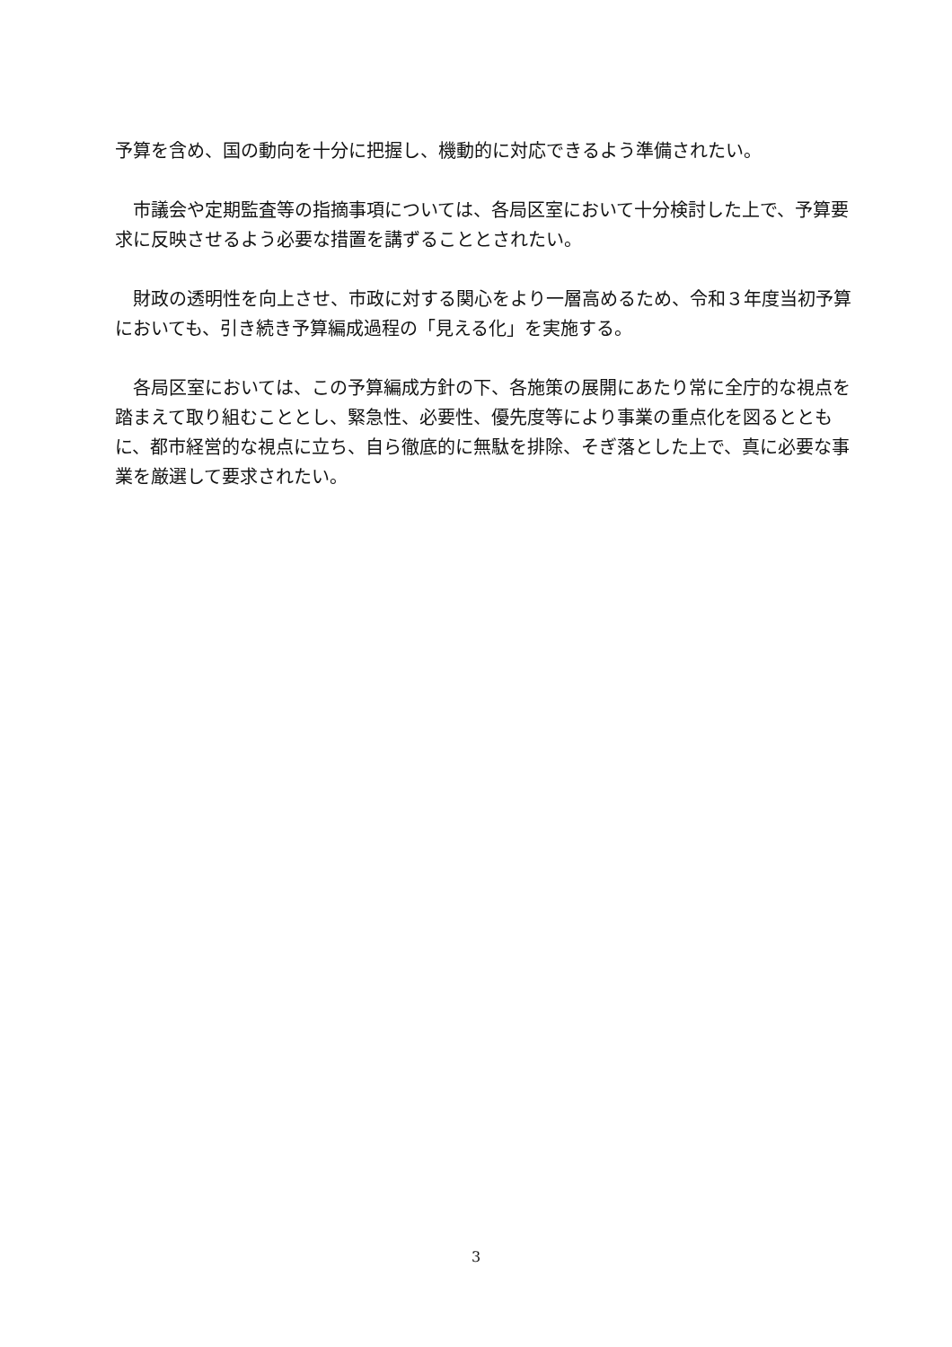予算を含め、国の動向を十分に把握し、機動的に対応できるよう準備されたい。
　市議会や定期監査等の指摘事項については、各局区室において十分検討した上で、予算要求に反映させるよう必要な措置を講ずることとされたい。
　財政の透明性を向上させ、市政に対する関心をより一層高めるため、令和３年度当初予算においても、引き続き予算編成過程の「見える化」を実施する。
　各局区室においては、この予算編成方針の下、各施策の展開にあたり常に全庁的な視点を踏まえて取り組むこととし、緊急性、必要性、優先度等により事業の重点化を図るとともに、都市経営的な視点に立ち、自ら徹底的に無駄を排除、そぎ落とした上で、真に必要な事業を厳選して要求されたい。
3